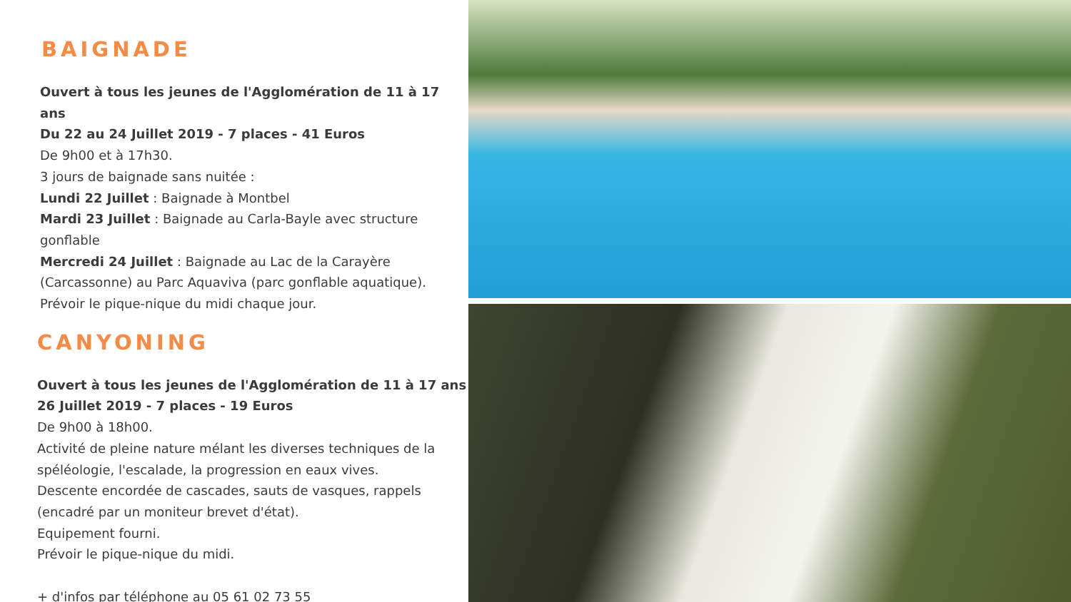BAIGNADE
Ouvert à tous les jeunes de l'Agglomération de 11 à 17 ans
Du 22 au 24 Juillet 2019 - 7 places - 41 Euros
De 9h00 et à 17h30.
3 jours de baignade sans nuitée :
Lundi 22 Juillet : Baignade à Montbel
Mardi 23 Juillet : Baignade au Carla-Bayle avec structure gonflable
Mercredi 24 Juillet : Baignade au Lac de la Carayère (Carcassonne) au Parc Aquaviva (parc gonflable aquatique).
Prévoir le pique-nique du midi chaque jour.
CANYONING
Ouvert à tous les jeunes de l'Agglomération de 11 à 17 ans
26 Juillet 2019 - 7 places - 19 Euros
De 9h00 à 18h00.
Activité de pleine nature mélant les diverses techniques de la spéléologie, l'escalade, la progression en eaux vives.
Descente encordée de cascades, sauts de vasques, rappels (encadré par un moniteur brevet d'état).
Equipement fourni.
Prévoir le pique-nique du midi.
+ d'infos par téléphone au 05 61 02 73 55